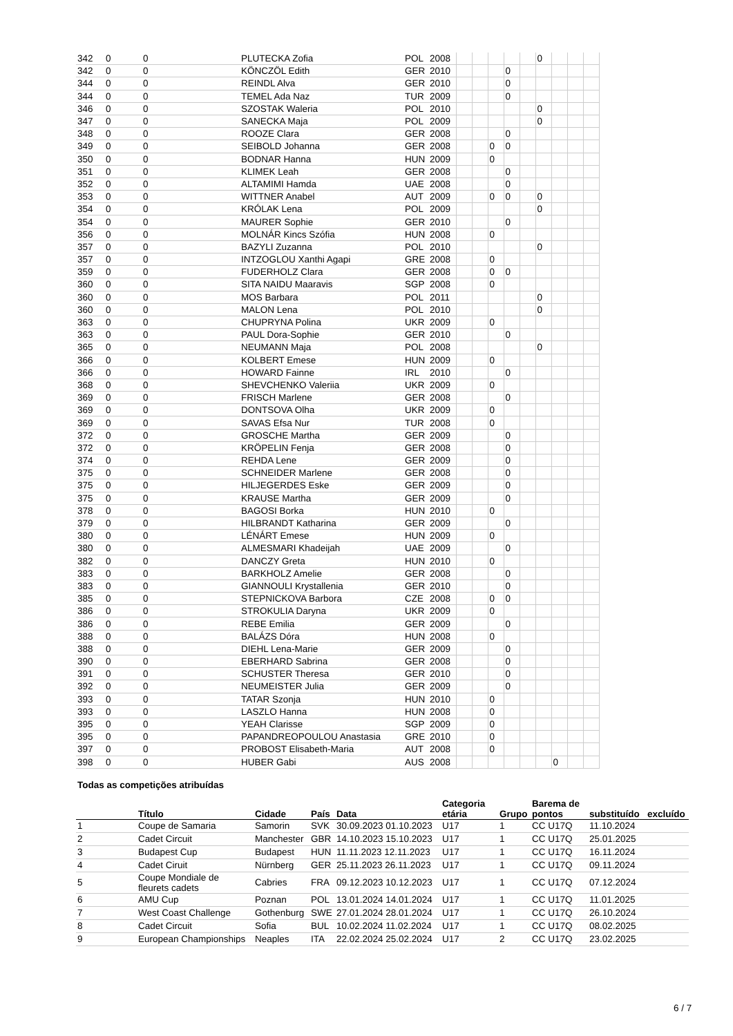| 342 | 0 | 0 | PLUTECKA Zofia | POL | 2008 | | | | | | 0 | | | |
| 342 | 0 | 0 | KÖNCZÖL Edith | GER | 2010 | | | | 0 | | | | | |
| 344 | 0 | 0 | REINDL Alva | GER | 2010 | | | | 0 | | | | | |
| 344 | 0 | 0 | TEMEL Ada Naz | TUR | 2009 | | | | 0 | | | | | |
| 346 | 0 | 0 | SZOSTAK Waleria | POL | 2010 | | | | | | 0 | | | |
| 347 | 0 | 0 | SANECKA Maja | POL | 2009 | | | | | | 0 | | | |
| 348 | 0 | 0 | ROOZE Clara | GER | 2008 | | | | 0 | | | | | |
| 349 | 0 | 0 | SEIBOLD Johanna | GER | 2008 | | | 0 | 0 | | | | | |
| 350 | 0 | 0 | BODNAR Hanna | HUN | 2009 | | | 0 | | | | | | |
| 351 | 0 | 0 | KLIMEK Leah | GER | 2008 | | | | 0 | | | | | |
| 352 | 0 | 0 | ALTAMIMI Hamda | UAE | 2008 | | | | 0 | | | | | |
| 353 | 0 | 0 | WITTNER Anabel | AUT | 2009 | | | 0 | 0 | | 0 | | | |
| 354 | 0 | 0 | KRÓLAK Lena | POL | 2009 | | | | | | 0 | | | |
| 354 | 0 | 0 | MAURER Sophie | GER | 2010 | | | | 0 | | | | | |
| 356 | 0 | 0 | MOLNÁR Kincs Szófia | HUN | 2008 | | | 0 | | | | | | |
| 357 | 0 | 0 | BAZYLI Zuzanna | POL | 2010 | | | | | | 0 | | | |
| 357 | 0 | 0 | INTZOGLOU Xanthi Agapi | GRE | 2008 | | | 0 | | | | | | |
| 359 | 0 | 0 | FUDERHOLZ Clara | GER | 2008 | | | 0 | 0 | | | | | |
| 360 | 0 | 0 | SITA NAIDU Maaravis | SGP | 2008 | | | 0 | | | | | | |
| 360 | 0 | 0 | MOS Barbara | POL | 2011 | | | | | | 0 | | | |
| 360 | 0 | 0 | MALON Lena | POL | 2010 | | | | | | 0 | | | |
| 363 | 0 | 0 | CHUPRYNA Polina | UKR | 2009 | | | 0 | | | | | | |
| 363 | 0 | 0 | PAUL Dora-Sophie | GER | 2010 | | | | 0 | | | | | |
| 365 | 0 | 0 | NEUMANN Maja | POL | 2008 | | | | | | 0 | | | |
| 366 | 0 | 0 | KOLBERT Emese | HUN | 2009 | | | 0 | | | | | | |
| 366 | 0 | 0 | HOWARD Fainne | IRL | 2010 | | | | 0 | | | | | |
| 368 | 0 | 0 | SHEVCHENKO Valeriia | UKR | 2009 | | | 0 | | | | | | |
| 369 | 0 | 0 | FRISCH Marlene | GER | 2008 | | | | 0 | | | | | |
| 369 | 0 | 0 | DONTSOVA Olha | UKR | 2009 | | | 0 | | | | | | |
| 369 | 0 | 0 | SAVAS Efsa Nur | TUR | 2008 | | | 0 | | | | | | |
| 372 | 0 | 0 | GROSCHE Martha | GER | 2009 | | | | 0 | | | | | |
| 372 | 0 | 0 | KRÖPELIN Fenja | GER | 2008 | | | | 0 | | | | | |
| 374 | 0 | 0 | REHDA Lene | GER | 2009 | | | | 0 | | | | | |
| 375 | 0 | 0 | SCHNEIDER Marlene | GER | 2008 | | | | 0 | | | | | |
| 375 | 0 | 0 | HILJEGERDES Eske | GER | 2009 | | | | 0 | | | | | |
| 375 | 0 | 0 | KRAUSE Martha | GER | 2009 | | | | 0 | | | | | |
| 378 | 0 | 0 | BAGOSI Borka | HUN | 2010 | | | 0 | | | | | | |
| 379 | 0 | 0 | HILBRANDT Katharina | GER | 2009 | | | | 0 | | | | | |
| 380 | 0 | 0 | LÉNÁRT Emese | HUN | 2009 | | | 0 | | | | | | |
| 380 | 0 | 0 | ALMESMARI Khadeijah | UAE | 2009 | | | | 0 | | | | | |
| 382 | 0 | 0 | DANCZY Greta | HUN | 2010 | | | 0 | | | | | | |
| 383 | 0 | 0 | BARKHOLZ Amelie | GER | 2008 | | | | 0 | | | | | |
| 383 | 0 | 0 | GIANNOULI Krystallenia | GER | 2010 | | | | 0 | | | | | |
| 385 | 0 | 0 | STEPNICKOVA Barbora | CZE | 2008 | | | 0 | 0 | | | | | |
| 386 | 0 | 0 | STROKULIA Daryna | UKR | 2009 | | | 0 | | | | | | |
| 386 | 0 | 0 | REBE Emilia | GER | 2009 | | | | 0 | | | | | |
| 388 | 0 | 0 | BALÁZS Dóra | HUN | 2008 | | | 0 | | | | | | |
| 388 | 0 | 0 | DIEHL Lena-Marie | GER | 2009 | | | | 0 | | | | | |
| 390 | 0 | 0 | EBERHARD Sabrina | GER | 2008 | | | | 0 | | | | | |
| 391 | 0 | 0 | SCHUSTER Theresa | GER | 2010 | | | | 0 | | | | | |
| 392 | 0 | 0 | NEUMEISTER Julia | GER | 2009 | | | | 0 | | | | | |
| 393 | 0 | 0 | TATAR Szonja | HUN | 2010 | | | 0 | | | | | | |
| 393 | 0 | 0 | LASZLO Hanna | HUN | 2008 | | | 0 | | | | | | |
| 395 | 0 | 0 | YEAH Clarisse | SGP | 2009 | | | 0 | | | | | | |
| 395 | 0 | 0 | PAPANDREOPOULOU Anastasia | GRE | 2010 | | | 0 | | | | | | |
| 397 | 0 | 0 | PROBOST Elisabeth-Maria | AUT | 2008 | | | 0 | | | | | | |
| 398 | 0 | 0 | HUBER Gabi | AUS | 2008 | | | | | | | 0 | | |
Todas as competições atribuídas
| | Título | Cidade | País | Data | Categoria etária | Grupo | Barema de pontos | substituído | excluído |
| --- | --- | --- | --- | --- | --- | --- | --- | --- | --- |
| 1 | Coupe de Samaria | Samorin | SVK | 30.09.2023 01.10.2023 | U17 | 1 | CC U17Q | 11.10.2024 | |
| 2 | Cadet Circuit | Manchester | GBR | 14.10.2023 15.10.2023 | U17 | 1 | CC U17Q | 25.01.2025 | |
| 3 | Budapest Cup | Budapest | HUN | 11.11.2023 12.11.2023 | U17 | 1 | CC U17Q | 16.11.2024 | |
| 4 | Cadet Ciruit | Nürnberg | GER | 25.11.2023 26.11.2023 | U17 | 1 | CC U17Q | 09.11.2024 | |
| 5 | Coupe Mondiale de fleurets cadets | Cabries | FRA | 09.12.2023 10.12.2023 | U17 | 1 | CC U17Q | 07.12.2024 | |
| 6 | AMU Cup | Poznan | POL | 13.01.2024 14.01.2024 | U17 | 1 | CC U17Q | 11.01.2025 | |
| 7 | West Coast Challenge | Gothenburg | SWE | 27.01.2024 28.01.2024 | U17 | 1 | CC U17Q | 26.10.2024 | |
| 8 | Cadet Circuit | Sofia | BUL | 10.02.2024 11.02.2024 | U17 | 1 | CC U17Q | 08.02.2025 | |
| 9 | European Championships | Neaples | ITA | 22.02.2024 25.02.2024 | U17 | 2 | CC U17Q | 23.02.2025 | |
6 / 7